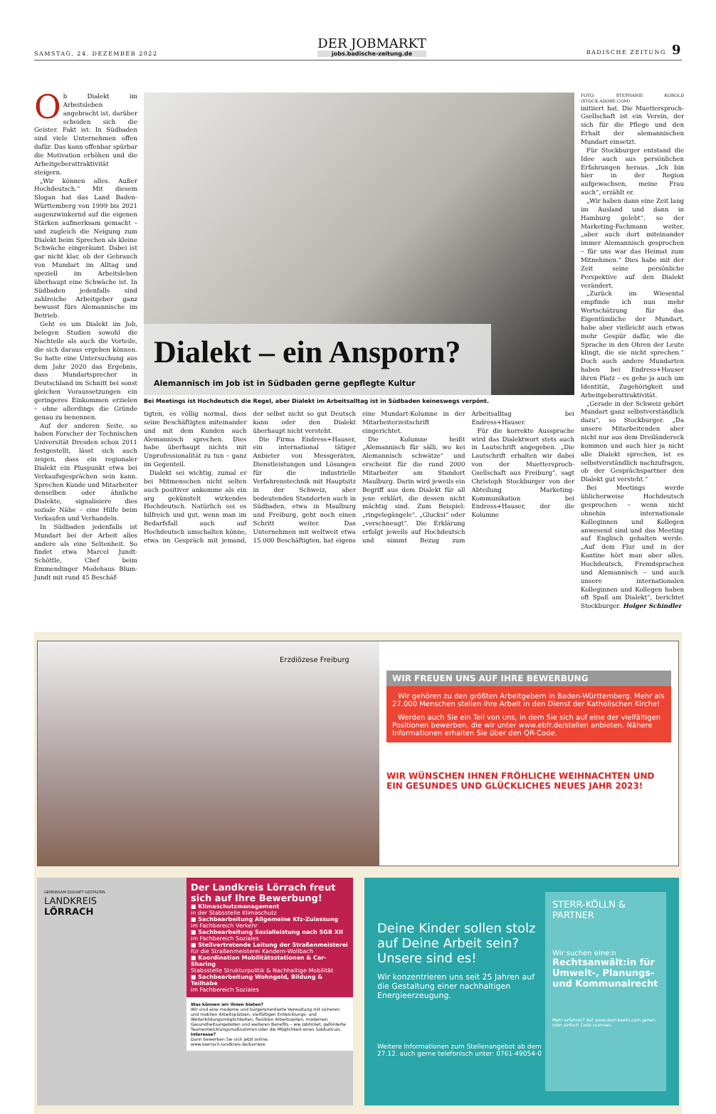SAMSTAG, 24. DEZEMBER 2022 DER JOBMARKT
jobs.badische-zeitung.de BADISCHE ZEITUNG 9
Ob Dialekt im Arbeitsleben angebracht ist, darüber scheiden sich die Geister. Fakt ist: In Südbaden sind viele Unternehmen offen dafür. Das kann offenbar spürbar die Motivation erhöhen und die Arbeitgeberattraktivität steigern.
„Wir können alles. Außer Hochdeutsch.“ Mit diesem Slogan hat das Land Baden-Württemberg von 1999 bis 2021 augenzwinkernd auf die eigenen Stärken aufmerksam gemacht – und zugleich die Neigung zum Dialekt beim Sprechen als kleine Schwäche eingeräumt. Dabei ist gar nicht klar, ob der Gebrauch von Mundart im Alltag und speziell im Arbeitsleben überhaupt eine Schwäche ist. In Südbaden jedenfalls sind zahlreiche Arbeitgeber ganz bewusst fürs Alemannische im Betrieb.
Geht es um Dialekt im Job, belegen Studien sowohl die Nachteile als auch die Vorteile, die sich daraus ergeben können. So hatte eine Untersuchung aus dem Jahr 2020 das Ergebnis, dass Mundartsprecher in Deutschland im Schnitt bei sonst gleichen Voraussetzungen ein geringeres Einkommen erzielen – ohne allerdings die Gründe genau zu benennen.
Auf der anderen Seite, so haben Forscher der Technischen Universität Dresden schon 2011 festgestellt, lässt sich auch zeigen, dass ein regionaler Dialekt ein Pluspunkt etwa bei Verkaufsgesprächen sein kann. Sprechen Kunde und Mitarbeiter denselben oder ähnliche Dialekte, signalisiere dies soziale Nähe – eine Hilfe beim Verkaufen und Verhandeln.
In Südbaden jedenfalls ist Mundart bei der Arbeit alles andere als eine Seltenheit. So findet etwa Marcel Jundt-Schöttle, Chef beim Emmendinger Modehaus Blum-Jundt mit rund 45 Beschäf-
Dialekt – ein Ansporn?
Alemannisch im Job ist in Südbaden gerne gepflegte Kultur
Bei Meetings ist Hochdeutsch die Regel, aber Dialekt im Arbeitsalltag ist in Südbaden keineswegs verpönt.
tigten, es völlig normal, dass seine Beschäftigten miteinander und mit dem Kunden auch Alemannisch sprechen. Dies habe überhaupt nichts mit Unprofessionalität zu tun – ganz im Gegenteil.
Dialekt sei wichtig, zumal er bei Mitmenschen nicht selten auch positiver ankomme als ein arg gekünstelt wirkendes Hochdeutsch. Natürlich sei es hilfreich und gut, wenn man im Bedarfsfall auch auf Hochdeutsch umschalten könne, etwa im Gespräch mit jemand, der selbst nicht so gut Deutsch kann oder den Dialekt überhaupt nicht versteht.
Die Firma Endress+Hauser, ein international tätiger Anbieter von Messgeräten, Dienstleistungen und Lösungen für die industrielle Verfahrenstechnik mit Hauptsitz in der Schweiz, aber bedeutenden Standorten auch in Südbaden, etwa in Maulburg und Freiburg, geht noch einen Schritt weiter. Das Unternehmen mit weltweit etwa 15.000 Beschäftigten, hat eigens eine Mundart-Kolumne in der Mitarbeiterzeitschrift eingerichtet.
Die Kolumne heißt „Alemannisch für sälli, wo kei Alemannisch schwätze“ und erscheint für die rund 2000 Mitarbeiter am Standort Maulburg. Darin wird jeweils ein Begriff aus dem Dialekt für all jene erklärt, die dessen nicht mächtig sind. Zum Beispiel: „ringelegängele“, „Glucksi“ oder „verschneugt“. Die Erklärung erfolgt jeweils auf Hochdeutsch und nimmt Bezug zum Arbeitsalltag bei Endress+Hauser.
Für die korrekte Aussprache wird das Dialektwort stets auch in Lautschrift angegeben. „Die Lautschrift erhalten wir dabei von der Muettersproch-Gsellschaft aus Freiburg“, sagt Christoph Stockburger von der Abteilung Marketing-Kommunikation bei Endress+Hauser, der die Kolumne
FOTO: STEPHANIE KOBOLD (STOCK.ADOBE.COM)
initiiert hat. Die Muettersproch-Gsellschaft ist ein Verein, der sich für die Pflege und den Erhalt der alemannischen Mundart einsetzt.
Für Stockburger entstand die Idee auch aus persönlichen Erfahrungen heraus. „Ich bin hier in der Region aufgewachsen, meine Frau auch“, erzählt er.
„Wir haben dann eine Zeit lang im Ausland und dann in Hamburg gelebt“, so der Marketing-Fachmann weiter, „aber auch dort miteinander immer Alemannisch gesprochen – für uns war das Heimat zum Mitnehmen.“ Dies habe mit der Zeit seine persönliche Perspektive auf den Dialekt verändert.
„Zurück im Wiesental empfinde ich nun mehr Wertschätzung für das Eigentümliche der Mundart, habe aber vielleicht auch etwas mehr Gespür dafür, wie die Sprache in den Ohren der Leute klingt, die sie nicht sprechen.“ Doch auch andere Mundarten haben bei Endress+Hauser ihren Platz – es gehe ja auch um Identität, Zugehörigkeit und Arbeitgeberattraktivität.
„Gerade in der Schweiz gehört Mundart ganz selbstverständlich dazu“, so Stockburger. „Da unsere Mitarbeitenden aber nicht nur aus dem Dreiländereck kommen und auch hier ja nicht alle Dialekt sprechen, ist es selbstverständlich nachzufragen, ob der Gesprächspartner den Dialekt gut versteht.“
Bei Meetings werde üblicherweise Hochdeutsch gesprochen – wenn nicht ohnehin internationale Kolleginnen und Kollegen anwesend sind und das Meeting auf Englisch gehalten werde. „Auf dem Flur und in der Kantine hört man aber alles, Hochdeutsch, Fremdsprachen und Alemannisch – und auch unsere internationalen Kolleginnen und Kollegen haben oft Spaß am Dialekt“, berichtet Stockburger. Holger Schindler
Erzdiözese Freiburg
WIR FREUEN UNS AUF IHRE BEWERBUNG
Wir gehören zu den größten Arbeitgebern in Baden-Württemberg. Mehr als 27.000 Menschen stellen ihre Arbeit in den Dienst der Katholischen Kirche!
Werden auch Sie ein Teil von uns, in dem Sie sich auf eine der vielfältigen Positionen bewerben, die wir unter www.ebfr.de/stellen anbieten. Nähere Informationen erhalten Sie über den QR-Code.
WIR WÜNSCHEN IHNEN FRÖHLICHE WEIHNACHTEN UND EIN GESUNDES UND GLÜCKLICHES NEUES JAHR 2023!
GEMEINSAM ZUKUNFT GESTALTEN
LANDKREIS
LÖRRACH
Der Landkreis Lörrach freut sich auf Ihre Bewerbung!
■ Klimaschutzmanagement
in der Stabsstelle Klimaschutz
■ Sachbearbeitung Allgemeine Kfz-Zulassung
im Fachbereich Verkehr
■ Sachbearbeitung Sozialleistung nach SGB XII
im Fachbereich Soziales
■ Stellvertretende Leitung der Straßenmeisterei
für die Straßenmeisterei Kandern-Wollbach
■ Koordination Mobilitätsstationen & Car-Sharing
Stabsstelle Strukturpolitik & Nachhaltige Mobilität
■ Sachbearbeitung Wohngeld, Bildung & Teilhabe
im Fachbereich Soziales
Was können wir Ihnen bieten?
Wir sind eine moderne und bürgerorientierte Verwaltung mit sicheren und mobilen Arbeitsplätzen, vielfältigen Entwicklungs- und Weiterbildungsmöglichkeiten, flexiblen Arbeitszeiten, modernen Gesundheitsangeboten und weiteren Benefits – wie Jobticket, geförderte Teamentwicklungsmaßnahmen oder die Möglichkeit eines Sabbaticals.
Interesse?
Dann bewerben Sie sich jetzt online.
www.loerrach-landkreis.de/karriere
Deine Kinder sollen stolz auf Deine Arbeit sein? Unsere sind es!
Wir konzentrieren uns seit 25 Jahren auf die Gestaltung einer nachhaltigen Energieerzeugung.
Weitere Informationen zum Stellenangebot ab dem 27.12. auch gerne telefonisch unter: 0761-49054-0
STERR-KÖLLN & PARTNER
Wir suchen eine:n
Rechtsanwält:in für Umwelt-, Planungs- und Kommunalrecht
Mehr erfahren? Auf www.sterr-koelln.com gehen oder einfach Code scannen.